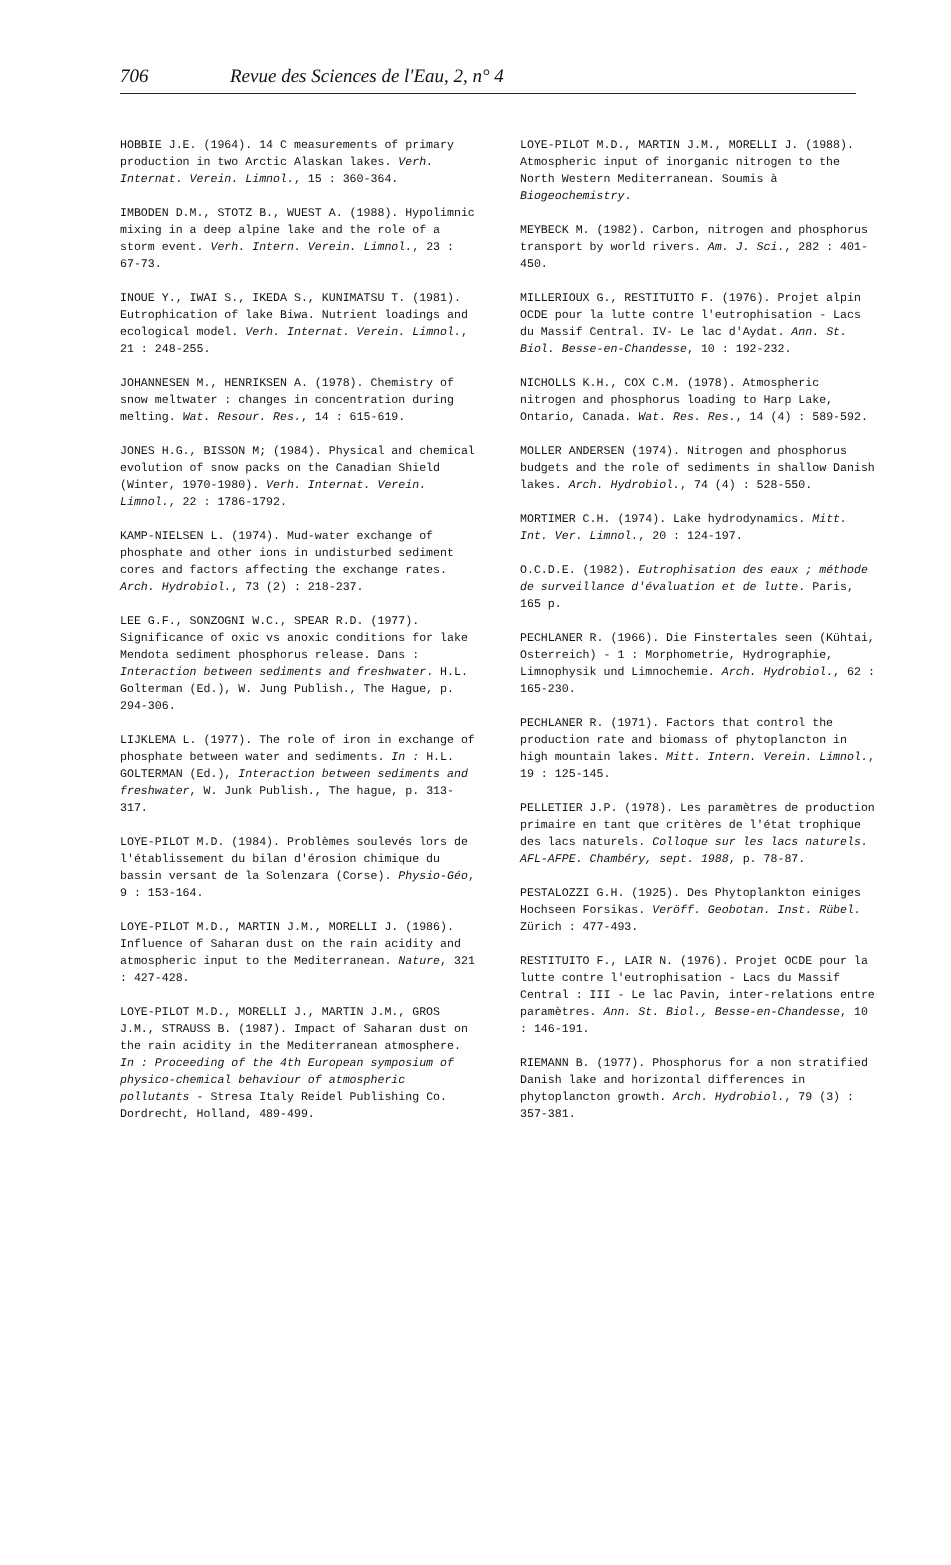706 Revue des Sciences de l'Eau, 2, n° 4
HOBBIE J.E. (1964). 14 C measurements of primary production in two Arctic Alaskan lakes. Verh. Internat. Verein. Limnol., 15 : 360-364.
IMBODEN D.M., STOTZ B., WUEST A. (1988). Hypolimnic mixing in a deep alpine lake and the role of a storm event. Verh. Intern. Verein. Limnol., 23 : 67-73.
INOUE Y., IWAI S., IKEDA S., KUNIMATSU T. (1981). Eutrophication of lake Biwa. Nutrient loadings and ecological model. Verh. Internat. Verein. Limnol., 21 : 248-255.
JOHANNESEN M., HENRIKSEN A. (1978). Chemistry of snow meltwater : changes in concentration during melting. Wat. Resour. Res., 14 : 615-619.
JONES H.G., BISSON M; (1984). Physical and chemical evolution of snow packs on the Canadian Shield (Winter, 1970-1980). Verh. Internat. Verein. Limnol., 22 : 1786-1792.
KAMP-NIELSEN L. (1974). Mud-water exchange of phosphate and other ions in undisturbed sediment cores and factors affecting the exchange rates. Arch. Hydrobiol., 73 (2) : 218-237.
LEE G.F., SONZOGNI W.C., SPEAR R.D. (1977). Significance of oxic vs anoxic conditions for lake Mendota sediment phosphorus release. Dans : Interaction between sediments and freshwater. H.L. Golterman (Ed.), W. Jung Publish., The Hague, p. 294-306.
LIJKLEMA L. (1977). The role of iron in exchange of phosphate between water and sediments. In : H.L. GOLTERMAN (Ed.), Interaction between sediments and freshwater, W. Junk Publish., The hague, p. 313-317.
LOYE-PILOT M.D. (1984). Problèmes soulevés lors de l'établissement du bilan d'érosion chimique du bassin versant de la Solenzara (Corse). Physio-Géo, 9 : 153-164.
LOYE-PILOT M.D., MARTIN J.M., MORELLI J. (1986). Influence of Saharan dust on the rain acidity and atmospheric input to the Mediterranean. Nature, 321 : 427-428.
LOYE-PILOT M.D., MORELLI J., MARTIN J.M., GROS J.M., STRAUSS B. (1987). Impact of Saharan dust on the rain acidity in the Mediterranean atmosphere. In : Proceeding of the 4th European symposium of physico-chemical behaviour of atmospheric pollutants - Stresa Italy Reidel Publishing Co. Dordrecht, Holland, 489-499.
LOYE-PILOT M.D., MARTIN J.M., MORELLI J. (1988). Atmospheric input of inorganic nitrogen to the North Western Mediterranean. Soumis à Biogeochemistry.
MEYBECK M. (1982). Carbon, nitrogen and phosphorus transport by world rivers. Am. J. Sci., 282 : 401-450.
MILLERIOUX G., RESTITUITO F. (1976). Projet alpin OCDE pour la lutte contre l'eutrophisation - Lacs du Massif Central. IV- Le lac d'Aydat. Ann. St. Biol. Besse-en-Chandesse, 10 : 192-232.
NICHOLLS K.H., COX C.M. (1978). Atmospheric nitrogen and phosphorus loading to Harp Lake, Ontario, Canada. Wat. Res. Res., 14 (4) : 589-592.
MOLLER ANDERSEN (1974). Nitrogen and phosphorus budgets and the role of sediments in shallow Danish lakes. Arch. Hydrobiol., 74 (4) : 528-550.
MORTIMER C.H. (1974). Lake hydrodynamics. Mitt. Int. Ver. Limnol., 20 : 124-197.
O.C.D.E. (1982). Eutrophisation des eaux ; méthode de surveillance d'évaluation et de lutte. Paris, 165 p.
PECHLANER R. (1966). Die Finstertales seen (Kühtai, Osterreich) - 1 : Morphometrie, Hydrographie, Limnophysik und Limnochemie. Arch. Hydrobiol., 62 : 165-230.
PECHLANER R. (1971). Factors that control the production rate and biomass of phytoplancton in high mountain lakes. Mitt. Intern. Verein. Limnol., 19 : 125-145.
PELLETIER J.P. (1978). Les paramètres de production primaire en tant que critères de l'état trophique des lacs naturels. Colloque sur les lacs naturels. AFL-AFPE. Chambéry, sept. 1988, p. 78-87.
PESTALOZZI G.H. (1925). Des Phytoplankton einiges Hochseen Forsikas. Veröff. Geobotan. Inst. Rübel. Zürich : 477-493.
RESTITUITO F., LAIR N. (1976). Projet OCDE pour la lutte contre l'eutrophisation - Lacs du Massif Central : III - Le lac Pavin, inter-relations entre paramètres. Ann. St. Biol., Besse-en-Chandesse, 10 : 146-191.
RIEMANN B. (1977). Phosphorus for a non stratified Danish lake and horizontal differences in phytoplancton growth. Arch. Hydrobiol., 79 (3) : 357-381.